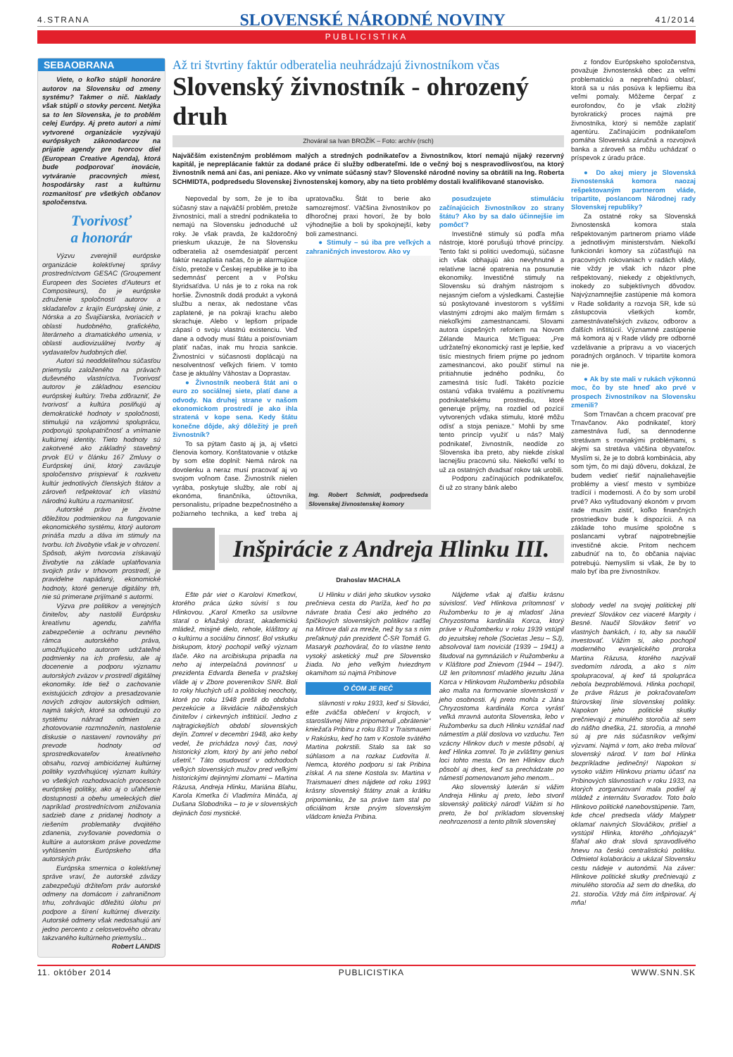4.STRANA SLOVENSKÉ NÁRODNÉ NOVINY 41/2014
PUBLICISTIKA
SEBAOBRANA
Viete, o koľko stúpli honoráre autorov na Slovensku od zmeny systému? Takmer o nič. Naklady však stúpli o stovky percent. Netýka sa to len Slovenska, je to problém celej Európy. Aj preto autori a nimi vytvorené organizácie vyzývajú európskych zákonodarcov na prijatie agendy pre tvorcov diel (European Creative Agenda), ktorá bude podporovať inovácie, vytváranie pracovných miest, hospodársky rast a kultúrnu rozmanitosť pre všetkých občanov spoločenstva.
Tvorivosť
a honorár
Výzvu zverejnili európske organizácie kolektívnej správy prostredníctvom GESAC (Groupement Europeen des Societes d'Auteurs et Compositeurs), čo je európske združenie spoločností autorov a skladateľov z krajín Európskej únie, z Nórska a zo Švajčiarska, tvoriacich v oblasti hudobného, grafického, literárneho a dramatického umenia, v oblasti audiovizuálnej tvorby aj vydavateľov hudobných diel.
Autori sú neoddeliteľnou súčasťou priemyslu založeného na právach duševného vlastníctva. Tvorivosť autorov je základnou esenciou európskej kultúry. Treba zdôrazniť, že tvorivosť a kultúra posilňujú aj demokratické hodnoty v spoločnosti, stimulujú na vzájomnú spoluprácu, podporujú spolupatričnosť a vnímanie kultúrnej identity. Tieto hodnoty sú zakotvené ako základný stavebný prvok EÚ v článku 167 Zmluvy o Európskej únii, ktorý zaväzuje spoločenstvo prispievať k rozkvetu kultúr jednotlivých členských štátov a zároveň rešpektovať ich vlastnú národnú kultúru a rozmanitosť.
Autorské právo je životne dôležitou podmienkou na fungovanie ekonomického systému, ktorý autorom prináša mzdu a dáva im stimuly na tvorbu. Ich živobytie však je v ohrození. Spôsob, akým tvorcovia získavajú živobytie na základe uplatňovania svojich práv v trhovom prostredí, je pravidelne napádaný, ekonomické hodnoty, ktoré generuje digitálny trh, nie sú primerane prijímané s autormi.
Výzva pre politikov a verejných činiteľov, aby nastolili Európsku kreatívnu agendu, zahŕňa zabezpečenie a ochranu pevného rámca autorského práva, umožňujúceho autorom udržateľné podmienky na ich profesiu, ale aj docenenie a podporu významu autorských zväzov v prostredí digitálnej ekonomiky. Ide tiež o zachovanie existujúcich zdrojov a presadzovanie nových zdrojov autorských odmien, najmä takých, ktoré sa odvodzujú zo systému náhrad odmien za zhotovovanie rozmnoženín, nastolenie diskusie o nastavení rovnováhy pri prevode hodnoty od sprostredkovateľov kreatívneho obsahu, rozvoj ambicióznej kultúrnej politiky vyzdvihujúcej význam kultúry vo všetkých rozhodovacích procesoch európskej politiky, ako aj o uľahčenie dostupnosti a obehu umeleckých diel napríklad prostredníctvom znižovania sadzieb dane z pridanej hodnoty a riešením problematiky dvojitého zdanenia, zvyšovanie povedomia o kultúre a autorskom práve povedzme vyhlásením Európskeho dňa autorských práv.
Európska smernica o kolektívnej správe vraví, že autorské záväzy zabezpečujú držiteľom práv autorské odmeny na domácom i zahraničnom trhu, zohrávajúc dôležitú úlohu pri podpore a šírení kultúrnej diverzity. Autorské odmeny však nedosahujú ani jedno percento z celosvetového obratu takzvaného kultúrneho priemyslu...
Robert LANDIS
Až tri štvrtiny faktúr odberatelia neuhrádzajú živnostníkom včas
Slovenský živnostník - ohrozený druh
Zhováral sa Ivan BROŽÍK – Foto: archív (rsch)
Najväčším existenčným problémom malých a stredných podnikateľov a živnostníkov, ktorí nemajú nijaký rezervný kapitál, je nepreplácanie faktúr za dodané práce či služby odberateľmi. Ide o večný boj s nespravodlivosťou, na ktorý živnostník nemá ani čas, ani peniaze. Ako vy vnímate súčasný stav? Slovenské národné noviny sa obrátili na Ing. Roberta SCHMIDTA, podpredsedu Slovenskej živnostenskej komory, aby na tieto problémy dostali kvalifikované stanovisko.
Nepovedal by som, že je to iba súčasný stav a najväčší problém, pretože živnostníci, malí a strední podnikatelia to nemajú na Slovensku jednoduché už roky. Je však pravda, že každoročný prieskum ukazuje, že na Slovensku odberatelia až osemdesiatpäť percent faktúr nezaplatia načas, čo je alarmujúce číslo, pretože v Českej republike je to iba sedemnásť percent a v Poľsku štyridsaťdva. U nás je to z roka na rok horšie. Živnostník dodá produkt a vykoná službu a nerax, ak nedostane včas zaplatené, je na pokraji krachu alebo skrachuje. Alebo v lepšom prípade zápasí o svoju vlastnú existenciu. Veď dane a odvody musí štátu a poisťovniam platiť načas, inak mu hrozia sankcie. Živnostníci v súčasnosti doplácajú na nesolventnosť veľkých firiem. V tomto čase je aktuálny Váhostav a Doprastav.
● Živnostník neoberá štát ani o euro zo sociálnej siete, platí dane a odvody. Na druhej strane v našom ekonomickom prostredí je ako ihla stratená v kope sena. Kedy štátu konečne dôjde, aký dôležitý je preň živnostník?
To sa pýtam často aj ja, aj všetci členovia komory. Konštatovanie v otázke by som ešte doplnil: Nemá nárok na dovolenku a neraz musí pracovať aj vo svojom voľnom čase. Živnostník nielen vyrába, poskytuje služby, ale robí aj ekonóma, finančníka, účtovníka, personalistu, prípadne bezpečnostného a požiarneho technika, a keď treba aj upratovačku. Štát to berie ako samozrejmosť. Väčšina živnostníkov po dlhoročnej praxi hovorí, že by bolo výhodnejšie a boli by spokojnejší, keby boli zamestnanci.
● Stimuly – sú iba pre veľkých a zahraničných investorov. Ako vy
Ing. Robert Schmidt, podpredseda Slovenskej živnostenskej komory
posudzujete stimuláciu začínajúcich živnostníkov zo strany štátu? Ako by sa dalo účinnejšie im pomôcť?
Investičné stimuly sú podľa mňa nástroje, ktoré porušujú trhové princípy. Tento fakt si politici uvedomujú, súčasne ich však obhajujú ako nevyhnutné a relatívne lacné opatrenia na posunutie ekonomiky. Investičné stimuly na Slovensku sú drahým nástrojom s nejasným cieľom a výsledkami. Častejšie sú poskytované investorom s vyššími vlastnými zdrojmi ako malým firmám s niekoľkými zamestnancami. Slovami autora úspešných reforiem na Novom Zélande Maurica McTiguea: „Pre udržateľný ekonomický rast je lepšie, keď tisíc miestnych firiem prijme po jednom zamestnancovi, ako použiť stimul na pritiahnutie jedného podniku, čo zamestná tisíc ľudí. Takéto pozície ostanú vďaka trvalému a pozitívnemu podnikateľskému prostrediu, ktoré generuje príjmy, na rozdiel od pozícií vytvorených vďaka stimulu, ktoré môžu odísť a stoja peniaze.“ Mohli by sme tento princíp využiť u nás? Malý podnikateľ, živnostník, neodíde zo Slovenska iba preto, aby niekde získal lacnejšiu pracovnú silu. Niekoľkí veľkí to už za ostatných dvadsať rokov tak urobili.
Podporu začínajúcich podnikateľov, či už zo strany bánk alebo
Inšpirácie z Andreja Hlinku III.
Drahoslav MACHALA
Ešte pár viet o Karolovi Kmeťkovi, ktorého práca úzko súvisí s tou Hlinkovou. „Karol Kmeťko sa usilovne staral o kňažský dorast, akademickú mládež, misijné dielo, rehole, kláštory aj o kultúrnu a sociálnu činnosť. Bol vskutku biskupom, ktorý pochopil veľký význam tlače. Ako na arcibiskupa pripadla na neho aj interpelačná povinnosť u prezidenta Edvarda Beneša v pražskej vláde aj v Zbore povereníkov SNR. Boli to roky hluchých uší a politickej neochoty, ktoré po roku 1948 prešli do obdobia perzekúcie a likvidácie náboženských činiteľov i cirkevných inštitúcií. Jedno z najtragickejších období slovenských dejín. Zomrel v decembri 1948, ako keby vedel, že prichádza nový čas, nový historický zlom, ktorý by ani jeho nebol ušetril.“ Táto osudovosť v odchodoch veľkých slovenských mužov pred veľkými historickými dejinnými zlomami – Martina Rázusa, Andreja Hlinku, Mariána Blahu, Karola Kmeťka či Vladimíra Mináča, aj Dušana Slobodníka – to je v slovenských dejinách čosi mystické.
U Hlinku v diári jeho skutkov vysoko prečnieva cesta do Paríža, keď ho po návrate bratia Česi ako jedného zo špičkových slovenských politikov radšej na Mírove dali za mreže, než by sa s ním preľaknutý pán prezident Č-SR Tomáš G. Masaryk pozhováral, čo to vlastne tento vysoký asketický muž pre Slovensko žiada. No jeho veľkým hviezdnym okamihom sú najmä Pribinove
O ČOM JE REČ
slávnosti v roku 1933, keď si Slováci, ešte zväčša oblečení v krojoch, v staroslávnej Nitre pripomenuli „obrátenie“ kniežaťa Pribinu z roku 833 v Traismaueri v Rakúsku, keď ho tam v Kostole svätého Martina pokrstili. Stalo sa tak so súhlasom a na rozkaz Ľudovíta II. Nemca, ktorého podporu si tak Pribina získal. A na stene Kostola sv. Martina v Traismaueri dnes nájdete od roku 1993 krásny slovenský štátny znak a krátku pripomienku, že sa práve tam stal po oficiálnom krste prvým slovenským vládcom knieža Pribina.
Nájdeme však aj ďalšiu krásnu súvislosť. Veď Hlinkova prítomnosť v Ružomberku to je aj mladosť Jána Chryzostoma kardinála Korca, ktorý práve v Ružomberku v roku 1939 vstúpil do jezuitskej rehole (Societas Jesu – SJ), absolvoval tam noviciát (1939 – 1941) a študoval na gymnáziách v Ružomberku a v Kláštore pod Znievom (1944 – 1947). Už len prítomnosť mladého jezuitu Jána Korca v Hlinkovom Ružomberku pôsobila ako malta na formovanie slovenskosti v jeho osobnosti. Aj preto mohla z Jána Chryzostoma kardinála Korca vyrásť veľká mravná autorita Slovenska, lebo v Ružomberku sa duch Hlinku vznášal nad námestím a plál doslova vo vzduchu. Ten vzácny Hlinkov duch v meste pôsobí, aj keď Hlinka zomrel. To je zvláštny genius loci tohto mesta. On ten Hlinkov duch pôsobí aj dnes, keď sa prechádzate po námestí pomenovanom jeho menom...
Ako slovenský luterán si vážim Andreja Hlinku aj preto, lebo stvoril slovenský politický národ! Vážim si ho preto, že bol príkladom slovenskej neohrozenosti a tento pltník slovenskej
z fondov Európskeho spoločenstva, považuje živnostenská obec za veľmi problematickú a neprehľadnú oblasť, ktorá sa u nás posúva k lepšiemu iba veľmi pomaly. Môžeme čerpať z eurofondov, čo je však zložitý byrokratický proces najmä pre živnostníka, ktorý si nemôže zaplatiť agentúru. Začínajúcim podnikateľom pomáha Slovenská záručná a rozvojová banka a zároveň sa môžu uchádzať o príspevok z úradu práce.
● Do akej miery je Slovenská živnostenská komora naozaj rešpektovaným partnerom vláde, tripartite, poslancom Národnej rady Slovenskej republiky?
Za ostatné roky sa Slovenská živnostenská komora stala rešpektovaným partnerom priamo vláde a jednotlivým ministerstvám. Niekoľkí funkcionári komory sa zúčastňujú na pracovných rokovaniach v radách vlády, nie vždy je však ich názor plne rešpektovaný, niekedy z objektívnych, inokedy zo subjektívnych dôvodov. Najvýznamnejšie zastúpenie má komora v Rade solidarity a rozvoja SR, kde sú zástupcovia všetkých komôr, zamestnávateľských zväzov, odborov a ďalších inštitúcií. Významné zastúpenie má komora aj v Rade vlády pre odborné vzdelávanie a prípravu a vo viacerých poradných orgánoch. V tripartite komora nie je.
● Ak by ste mali v rukách výkonnú moc, čo by ste hneď ako prvé v prospech živnostníkov na Slovensku zmenili?
Som Trnavčan a chcem pracovať pre Trnavčanov. Ako podnikateľ, ktorý zamestnáva ľudí, sa dennodenne stretávam s rovnakými problémami, s akými sa stretáva väčšina obyvateľov. Myslím si, že je to dobrá kombinácia, aby som tým, čo mi dajú dôveru, dokázal, že budem vedieť riešiť najnaliehavejšie problémy a viesť mesto v symbióze tradícií i modernosti. A čo by som urobil prvé? Ako vyštudovaný ekonóm v prvom rade musím zistiť, koľko finančných prostriedkov bude k dispozícii. A na základe toho musíme spoločne s poslancami vybrať najpotrebnejšie investičné akcie. Pritom nechcem zabudnúť na to, čo občania najviac potrebujú. Nemyslím si však, že by to malo byť iba pre živnostníkov.
slobody vedel na svojej politickej plti previezť Slovákov cez viaceré Margity i Besné. Naučil Slovákov šetriť vo vlastných bankách, i to, aby sa naučili investovať. Vážim si, ako pochopil moderného evanjelického proroka Martina Rázusa, ktorého nazývali svedomím národa, a ako s ním spolupracoval, aj keď tá spolupráca nebola bezproblémová. Hlinka pochopil, že práve Rázus je pokračovateľom štúrovskej línie slovenskej politiky. Napokon jeho politické skutky prečnievajú z minulého storočia až sem do nášho dneška, 21. storočia, a mnohé sú aj pre nás súčasníkov veľkými výzvami. Najmä v tom, ako treba milovať slovenský národ. V tom bol Hlinka bezpríkladne jedinečný! Napokon si vysoko vážim Hlinkovu priamu účasť na Pribinových slávnostiach v roku 1933, na ktorých zorganizovaní mala podiel aj mládež z internátu Svoradov. Toto bolo Hlinkovo politické nanebovstúpenie. Tam, kde chcel predseda vlády Malypetr oklamať naivných Slováčikov, prišiel a vystúpil Hlinka, ktorého „ohňojazyk“ šľahal ako drak slová spravodlivého hnevu na českú centralistickú politiku. Odmietol kolaboráciu a ukázal Slovensku cestu nádeje v autonómii. Na záver: Hlinkove politické skutky prečnievajú z minulého storočia až sem do dneška, do 21. storočia. Vždy má čím inšpirovať. Aj mňa!
11. október 2014 PUBLICISTIKA WWW.SNN.SK